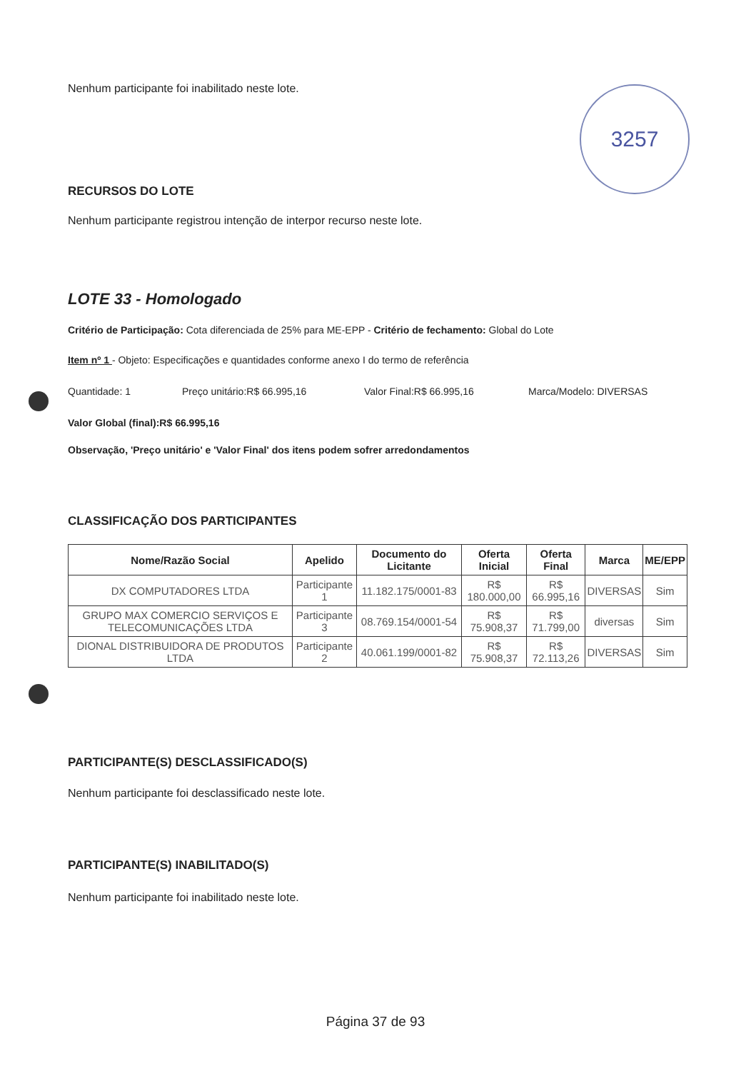3257
Nenhum participante foi inabilitado neste lote.
RECURSOS DO LOTE
Nenhum participante registrou intenção de interpor recurso neste lote.
LOTE 33 - Homologado
Critério de Participação: Cota diferenciada de 25% para ME-EPP - Critério de fechamento: Global do Lote
Item nº 1 - Objeto: Especificações e quantidades conforme anexo I do termo de referência
Quantidade: 1 Preço unitário:R$ 66.995,16 Valor Final:R$ 66.995,16 Marca/Modelo: DIVERSAS
Valor Global (final):R$ 66.995,16
Observação, 'Preço unitário' e 'Valor Final' dos itens podem sofrer arredondamentos
CLASSIFICAÇÃO DOS PARTICIPANTES
| Nome/Razão Social | Apelido | Documento do Licitante | Oferta Inicial | Oferta Final | Marca | ME/EPP |
| --- | --- | --- | --- | --- | --- | --- |
| DX COMPUTADORES LTDA | Participante 1 | 11.182.175/0001-83 | R$ 180.000,00 | R$ 66.995,16 | DIVERSAS | Sim |
| GRUPO MAX COMERCIO SERVIÇOS E TELECOMUNICAÇÕES LTDA | Participante 3 | 08.769.154/0001-54 | R$ 75.908,37 | R$ 71.799,00 | diversas | Sim |
| DIONAL DISTRIBUIDORA DE PRODUTOS LTDA | Participante 2 | 40.061.199/0001-82 | R$ 75.908,37 | R$ 72.113,26 | DIVERSAS | Sim |
PARTICIPANTE(S) DESCLASSIFICADO(S)
Nenhum participante foi desclassificado neste lote.
PARTICIPANTE(S) INABILITADO(S)
Nenhum participante foi inabilitado neste lote.
Página 37 de 93